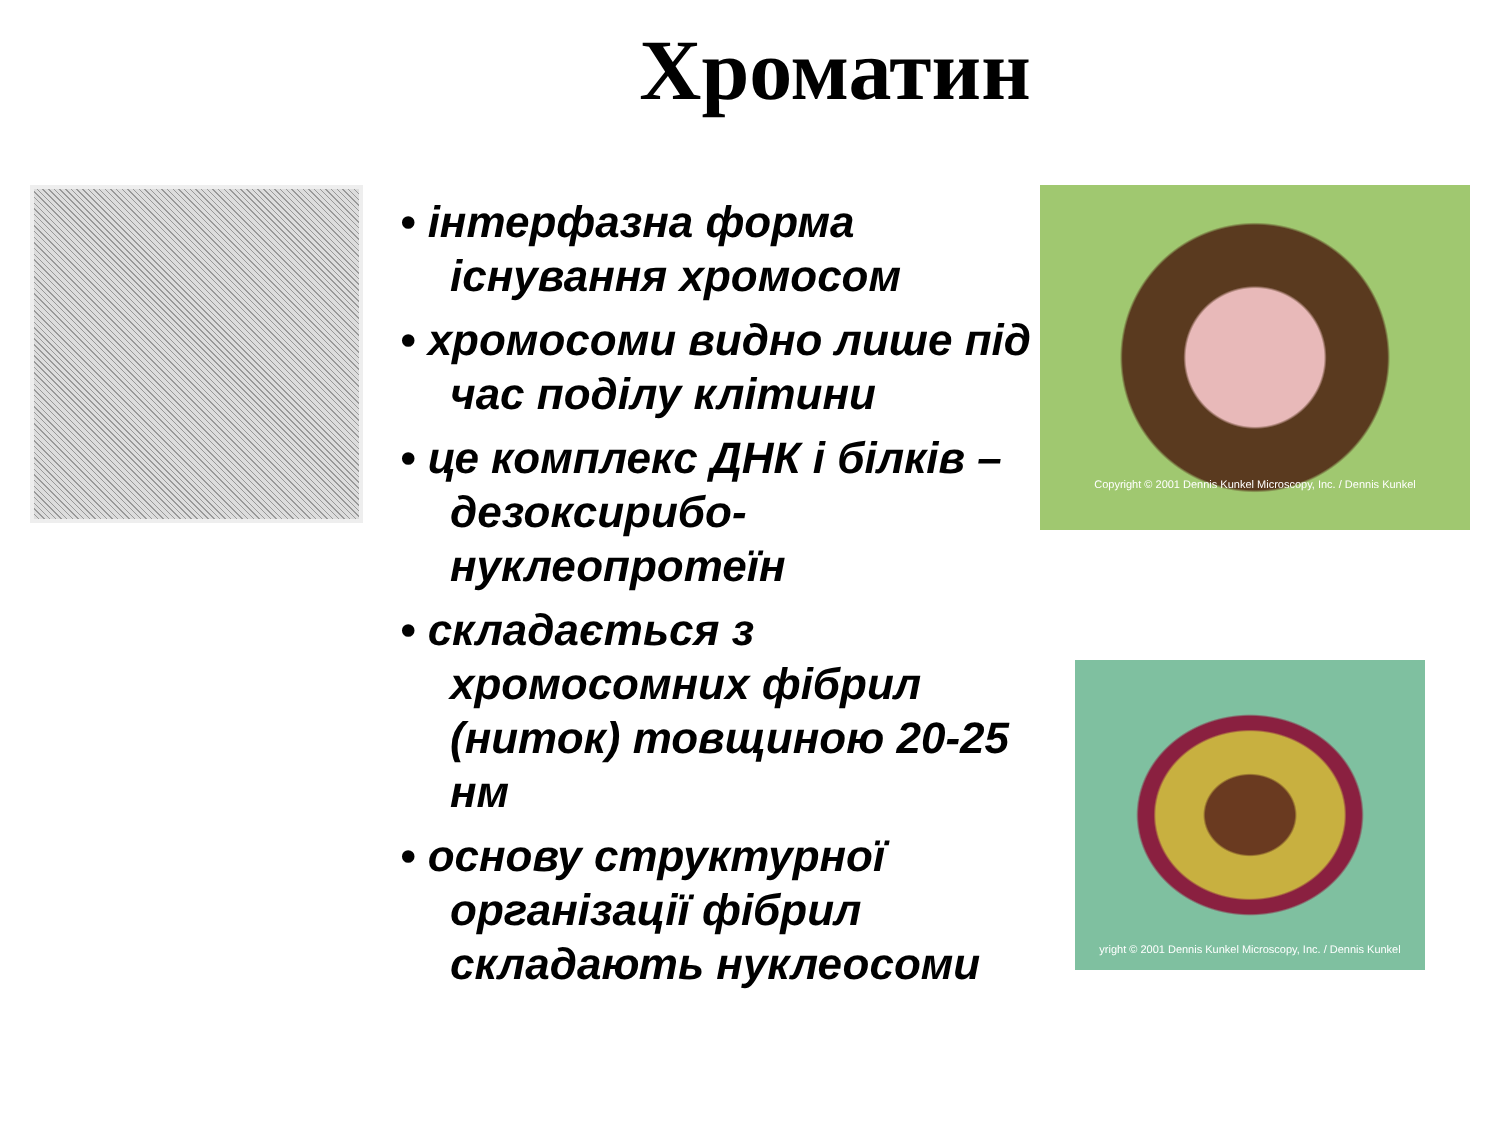Хроматин
• інтерфазна форма існування хромосом
• хромосоми видно лише під час поділу клітини
• це комплекс ДНК і білків – дезоксирибо-нуклеопротеїн
• складається з хромосомних фібрил (ниток) товщиною 20-25 нм
• основу структурної організації фібрил складають нуклеосоми
Copyright © 2001 Dennis Kunkel Microscopy, Inc. / Dennis Kunkel
yright © 2001 Dennis Kunkel Microscopy, Inc. / Dennis Kunkel